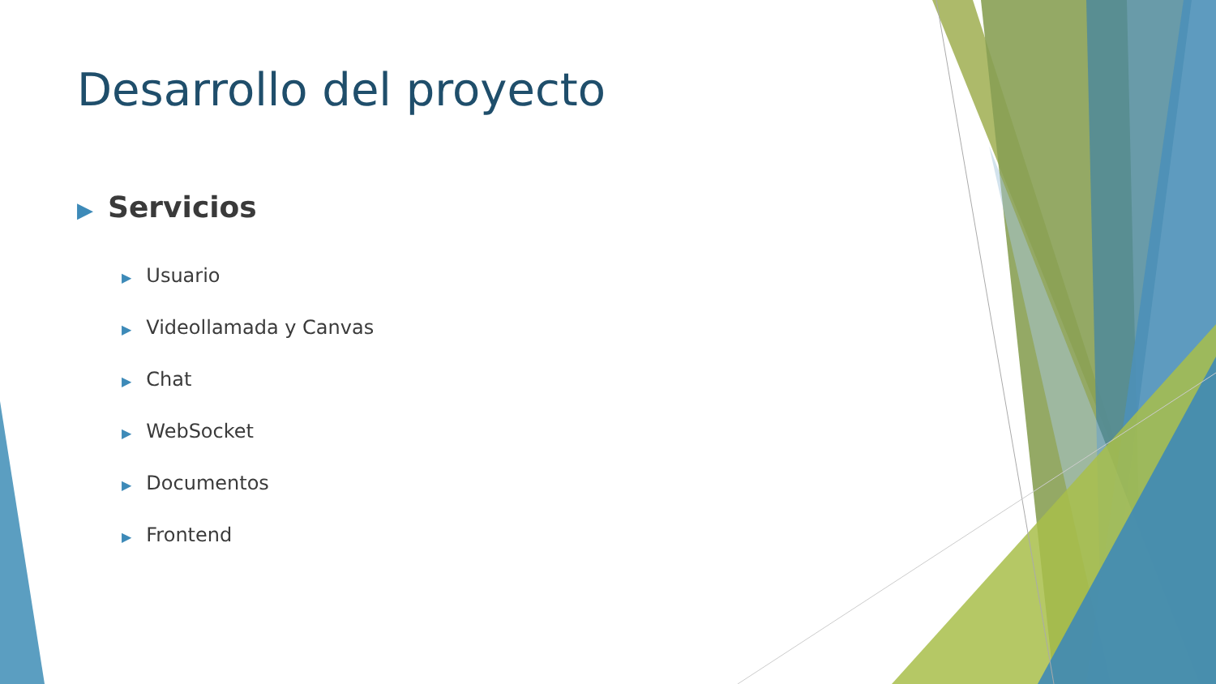Desarrollo del proyecto
▶ Servicios
▶ Usuario
▶ Videollamada y Canvas
▶ Chat
▶ WebSocket
▶ Documentos
▶ Frontend